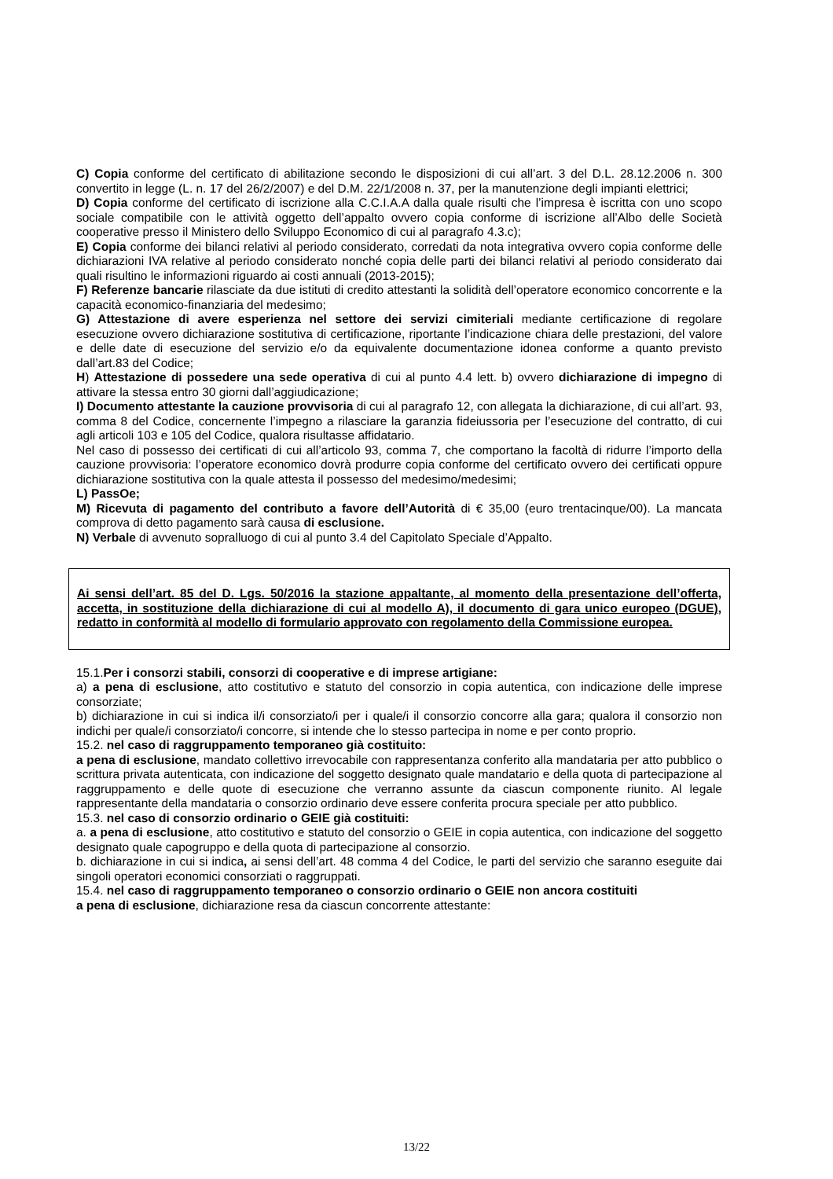C) Copia conforme del certificato di abilitazione secondo le disposizioni di cui all’art. 3 del D.L. 28.12.2006 n. 300 convertito in legge (L. n. 17 del 26/2/2007) e del D.M. 22/1/2008 n. 37, per la manutenzione degli impianti elettrici;
D) Copia conforme del certificato di iscrizione alla C.C.I.A.A dalla quale risulti che l’impresa è iscritta con uno scopo sociale compatibile con le attività oggetto dell’appalto ovvero copia conforme di iscrizione all’Albo delle Società cooperative presso il Ministero dello Sviluppo Economico di cui al paragrafo 4.3.c);
E) Copia conforme dei bilanci relativi al periodo considerato, corredati da nota integrativa ovvero copia conforme delle dichiarazioni IVA relative al periodo considerato nonché copia delle parti dei bilanci relativi al periodo considerato dai quali risultino le informazioni riguardo ai costi annuali (2013-2015);
F) Referenze bancarie rilasciate da due istituti di credito attestanti la solidità dell’operatore economico concorrente e la capacità economico-finanziaria del medesimo;
G) Attestazione di avere esperienza nel settore dei servizi cimiteriali mediante certificazione di regolare esecuzione ovvero dichiarazione sostitutiva di certificazione, riportante l’indicazione chiara delle prestazioni, del valore e delle date di esecuzione del servizio e/o da equivalente documentazione idonea conforme a quanto previsto dall’art.83 del Codice;
H) Attestazione di possedere una sede operativa di cui al punto 4.4 lett. b) ovvero dichiarazione di impegno di attivare la stessa entro 30 giorni dall’aggiudicazione;
I) Documento attestante la cauzione provvisoria di cui al paragrafo 12, con allegata la dichiarazione, di cui all’art. 93, comma 8 del Codice, concernente l’impegno a rilasciare la garanzia fideiussoria per l’esecuzione del contratto, di cui agli articoli 103 e 105 del Codice, qualora risultasse affidatario.
Nel caso di possesso dei certificati di cui all’articolo 93, comma 7, che comportano la facoltà di ridurre l’importo della cauzione provvisoria: l’operatore economico dovrà produrre copia conforme del certificato ovvero dei certificati oppure dichiarazione sostitutiva con la quale attesta il possesso del medesimo/medesimi;
L) PassOe;
M) Ricevuta di pagamento del contributo a favore dell’Autorità di € 35,00 (euro trentacinque/00). La mancata comprova di detto pagamento sarà causa di esclusione.
N) Verbale di avvenuto sopralluogo di cui al punto 3.4 del Capitolato Speciale d’Appalto.
Ai sensi dell’art. 85 del D. Lgs. 50/2016 la stazione appaltante, al momento della presentazione dell’offerta, accetta, in sostituzione della dichiarazione di cui al modello A), il documento di gara unico europeo (DGUE), redatto in conformità al modello di formulario approvato con regolamento della Commissione europea.
15.1.Per i consorzi stabili, consorzi di cooperative e di imprese artigiane:
a) a pena di esclusione, atto costitutivo e statuto del consorzio in copia autentica, con indicazione delle imprese consorziate;
b) dichiarazione in cui si indica il/i consorziato/i per i quale/i il consorzio concorre alla gara; qualora il consorzio non indichi per quale/i consorziato/i concorre, si intende che lo stesso partecipa in nome e per conto proprio.
15.2. nel caso di raggruppamento temporaneo già costituito:
a pena di esclusione, mandato collettivo irrevocabile con rappresentanza conferito alla mandataria per atto pubblico o scrittura privata autenticata, con indicazione del soggetto designato quale mandatario e della quota di partecipazione al raggruppamento e delle quote di esecuzione che verranno assunte da ciascun componente riunito. Al legale rappresentante della mandataria o consorzio ordinario deve essere conferita procura speciale per atto pubblico.
15.3. nel caso di consorzio ordinario o GEIE già costituiti:
a. a pena di esclusione, atto costitutivo e statuto del consorzio o GEIE in copia autentica, con indicazione del soggetto designato quale capogruppo e della quota di partecipazione al consorzio.
b. dichiarazione in cui si indica, ai sensi dell’art. 48 comma 4 del Codice, le parti del servizio che saranno eseguite dai singoli operatori economici consorziati o raggruppati.
15.4. nel caso di raggruppamento temporaneo o consorzio ordinario o GEIE non ancora costituiti
a pena di esclusione, dichiarazione resa da ciascun concorrente attestante:
13/22